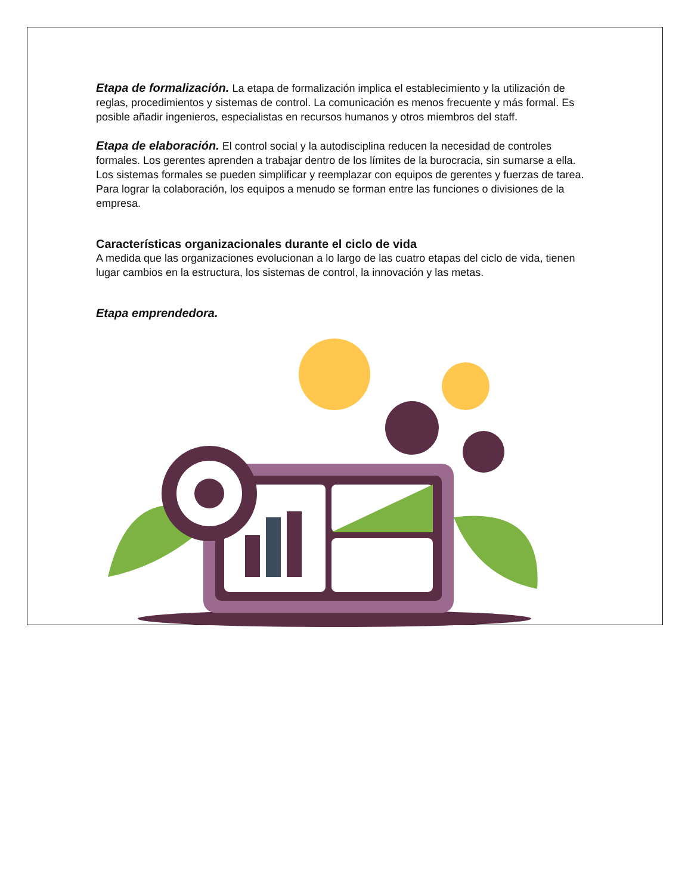Etapa de formalización. La etapa de formalización implica el establecimiento y la utilización de reglas, procedimientos y sistemas de control. La comunicación es menos frecuente y más formal. Es posible añadir ingenieros, especialistas en recursos humanos y otros miembros del staff.
Etapa de elaboración. El control social y la autodisciplina reducen la necesidad de controles formales. Los gerentes aprenden a trabajar dentro de los límites de la burocracia, sin sumarse a ella. Los sistemas formales se pueden simplificar y reemplazar con equipos de gerentes y fuerzas de tarea. Para lograr la colaboración, los equipos a menudo se forman entre las funciones o divisiones de la empresa.
Características organizacionales durante el ciclo de vida
A medida que las organizaciones evolucionan a lo largo de las cuatro etapas del ciclo de vida, tienen lugar cambios en la estructura, los sistemas de control, la innovación y las metas.
Etapa emprendedora.